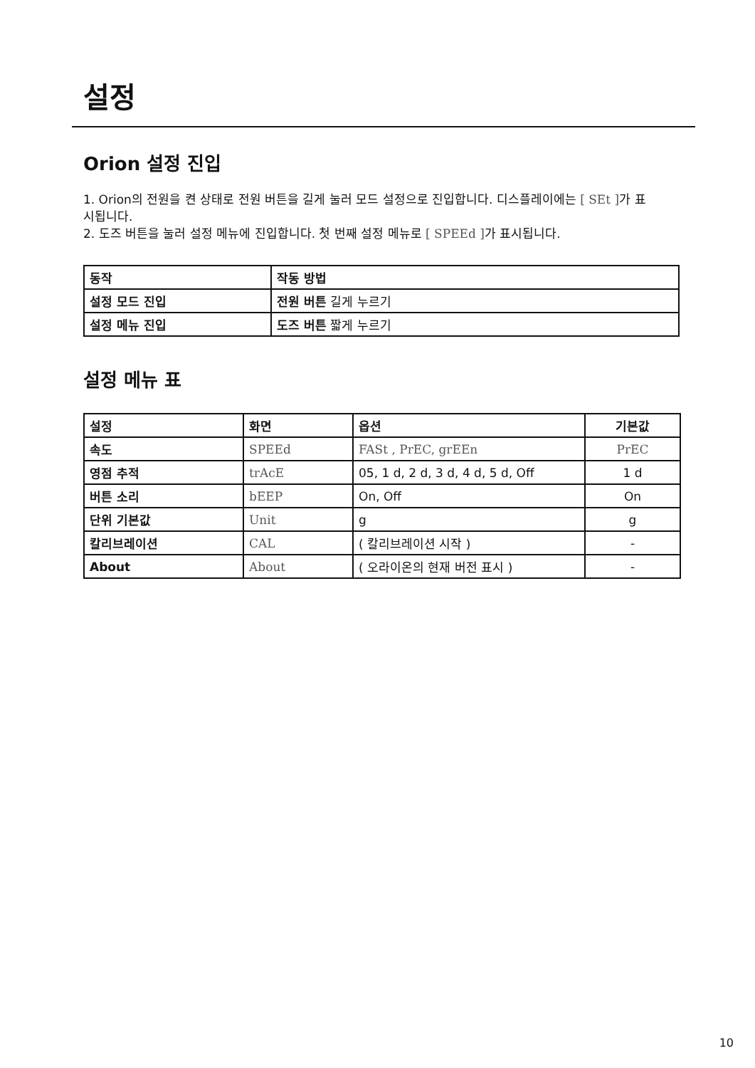설정
Orion 설정 진입
1. Orion의 전원을 켠 상태로 전원 버튼을 길게 눌러 모드 설정으로 진입합니다. 디스플레이에는 [ SEt ] 가 표시됩니다.
2. 도즈 버튼을 눌러 설정 메뉴에 진입합니다. 첫 번째 설정 메뉴로 [ SPEEd ] 가 표시됩니다.
| 동작 | 작동 방법 |
| --- | --- |
| 설정 모드 진입 | 전원 버튼 길게 누르기 |
| 설정 메뉴 진입 | 도즈 버튼 짧게 누르기 |
설정 메뉴 표
| 설정 | 화면 | 옵션 | 기본값 |
| --- | --- | --- | --- |
| 속도 | SPEEd | FASt , PrEC, grEEn | PrEC |
| 영점 추적 | trAcE | 05, 1 d, 2 d, 3 d, 4 d, 5 d, Off | 1 d |
| 버튼 소리 | bEEP | On, Off | On |
| 단위 기본값 | Unit | g | g |
| 칼리브레이션 | CAL | ( 칼리브레이션 시작 ) | - |
| About | About | ( 오라이온의 현재 버전 표시 ) | - |
10